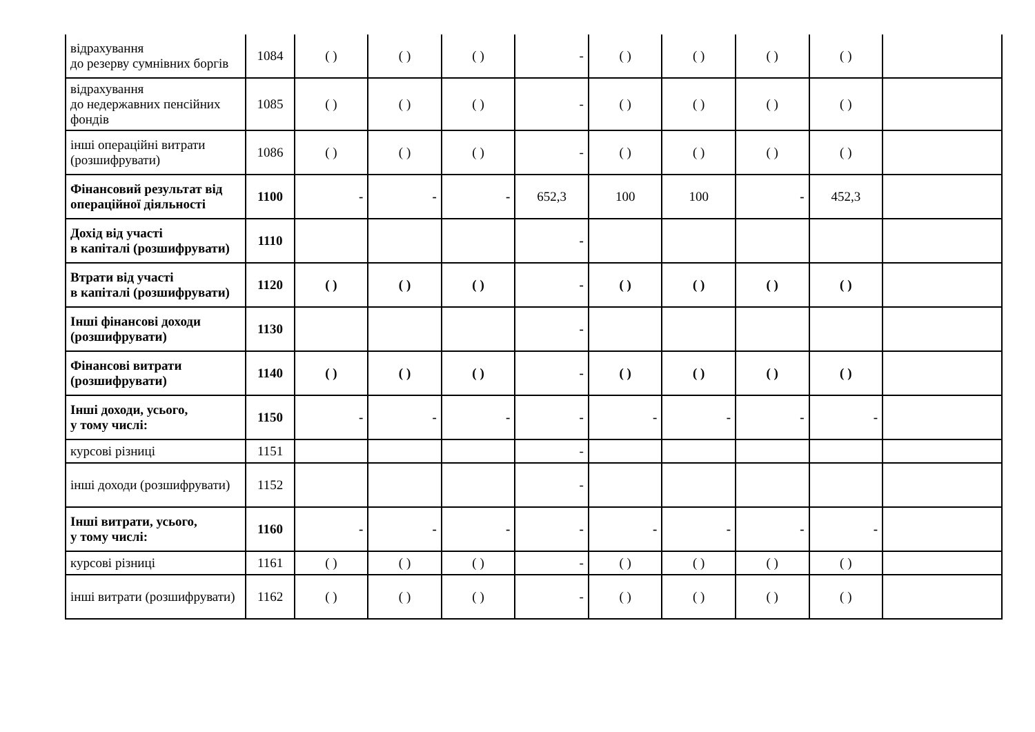| відрахування до резерву сумнівних боргів | 1084 | ( ) | ( ) | ( ) | - | ( ) | ( ) | ( ) | ( ) | |
| відрахування до недержавних пенсійних фондів | 1085 | ( ) | ( ) | ( ) | - | ( ) | ( ) | ( ) | ( ) | |
| інші операційні витрати (розшифрувати) | 1086 | ( ) | ( ) | ( ) | - | ( ) | ( ) | ( ) | ( ) | |
| Фінансовий результат від операційної діяльності | 1100 | - | - | - | 652,3 | 100 | 100 | - | 452,3 | |
| Дохід від участі в капіталі (розшифрувати) | 1110 | | | | - | | | | | |
| Втрати від участі в капіталі (розшифрувати) | 1120 | ( ) | ( ) | ( ) | - | ( ) | ( ) | ( ) | ( ) | |
| Інші фінансові доходи (розшифрувати) | 1130 | | | | - | | | | | |
| Фінансові витрати (розшифрувати) | 1140 | ( ) | ( ) | ( ) | - | ( ) | ( ) | ( ) | ( ) | |
| Інші доходи, усього, у тому числі: | 1150 | - | - | - | - | - | - | - | - | |
| курсові різниці | 1151 | | | | - | | | | | |
| інші доходи (розшифрувати) | 1152 | | | | - | | | | | |
| Інші витрати, усього, у тому числі: | 1160 | - | - | - | - | - | - | - | - | |
| курсові різниці | 1161 | ( ) | ( ) | ( ) | - | ( ) | ( ) | ( ) | ( ) | |
| інші витрати (розшифрувати) | 1162 | ( ) | ( ) | ( ) | - | ( ) | ( ) | ( ) | ( ) | |